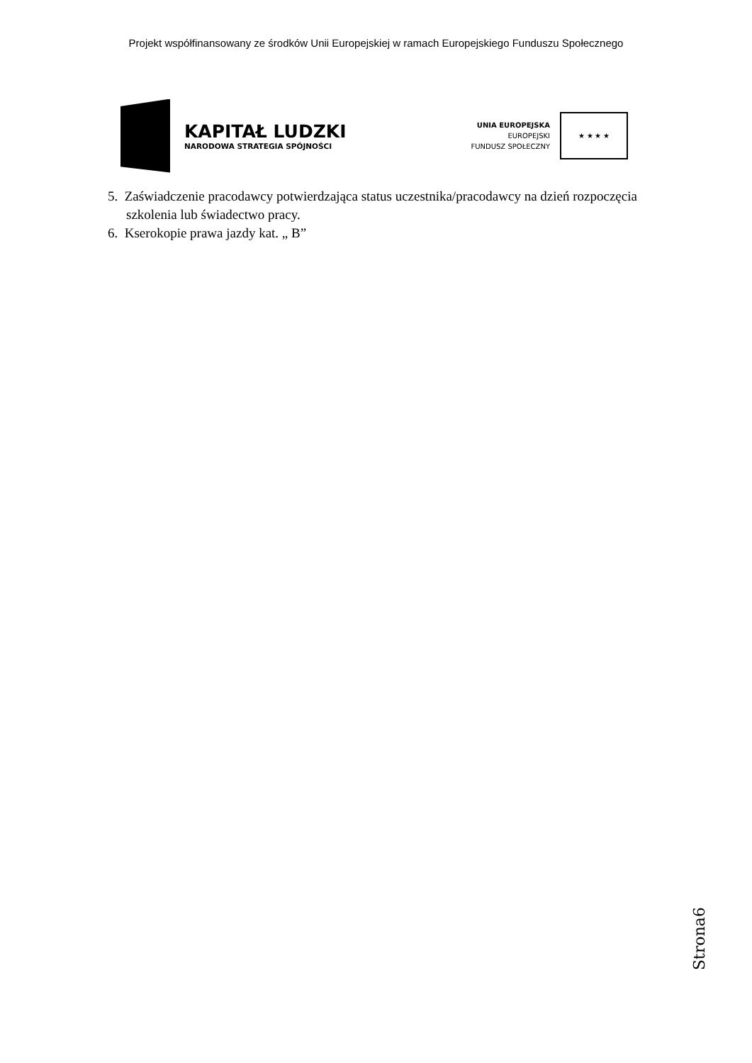Projekt współfinansowany ze środków Unii Europejskiej w ramach Europejskiego Funduszu Społecznego
KAPITAŁ LUDZKI
NARODOWA STRATEGIA SPÓJNOŚCI
UNIA EUROPEJSKA
EUROPEJSKI
FUNDUSZ SPOŁECZNY
★ ★ ★ ★
5. Zaświadczenie pracodawcy potwierdzająca status uczestnika/pracodawcy na dzień rozpoczęcia szkolenia lub świadectwo pracy.
6. Kserokopie prawa jazdy kat. „ B”
Strona6